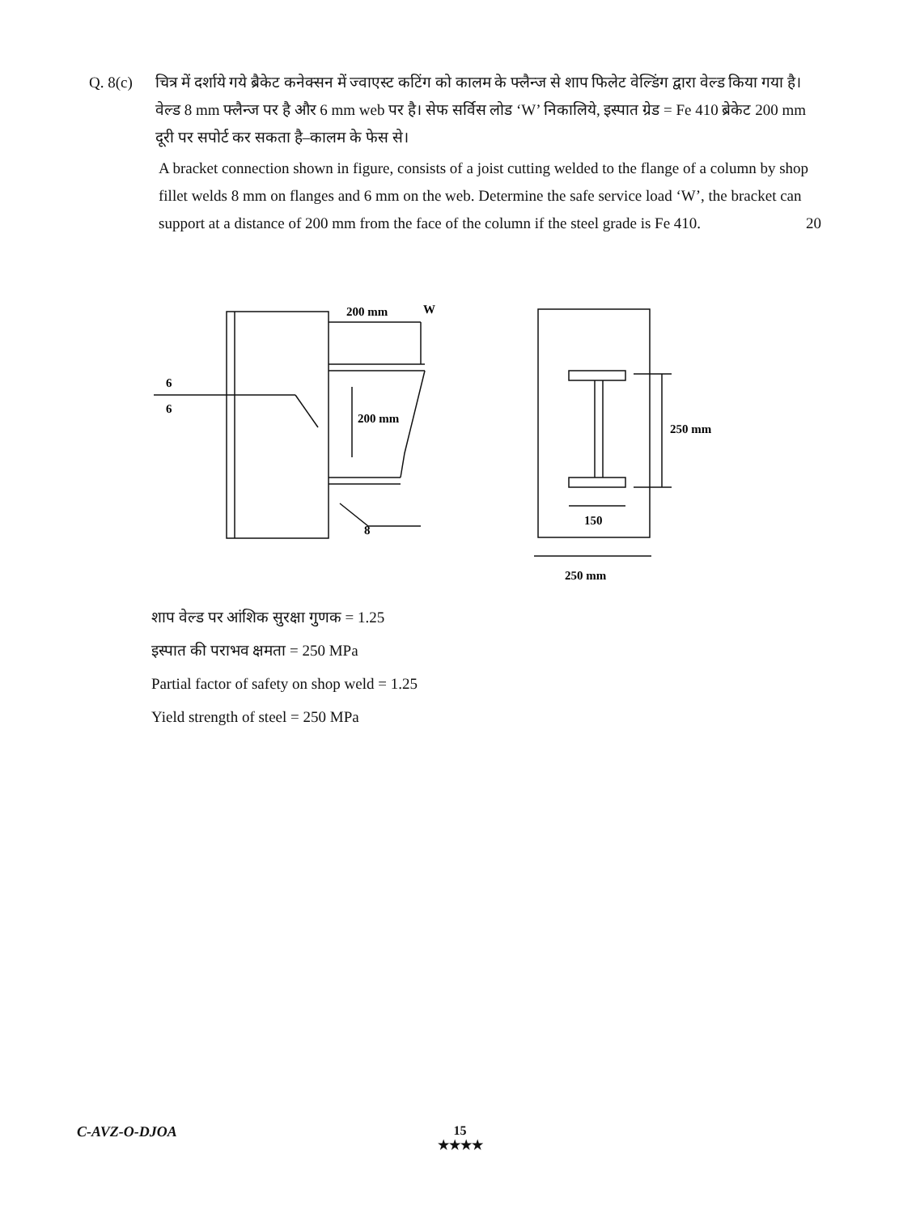Q. 8(c)
चित्र में दर्शाये गये ब्रैकेट कनेक्सन में ज्वाएस्ट कटिंग को कालम के फ्लैन्ज से शाप फिलेट वेल्डिंग द्वारा वेल्ड किया गया है। वेल्ड 8 mm फ्लैन्ज पर है और 6 mm web पर है। सेफ सर्विस लोड ‘W’ निकालिये, इस्पात ग्रेड = Fe 410 ब्रेकेट 200 mm दूरी पर सपोर्ट कर सकता है–कालम के फेस से।
A bracket connection shown in figure, consists of a joist cutting welded to the flange of a column by shop fillet welds 8 mm on flanges and 6 mm on the web. Determine the safe service load ‘W’, the bracket can support at a distance of 200 mm from the face of the column if the steel grade is Fe 410. 20
200 mm
W
200 mm
6
6
8
250 mm
150
250 mm
शाप वेल्ड पर आंशिक सुरक्षा गुणक = 1.25
इस्पात की पराभव क्षमता = 250 MPa
Partial factor of safety on shop weld = 1.25
Yield strength of steel = 250 MPa
C-AVZ-O-DJOA
15
★★★★